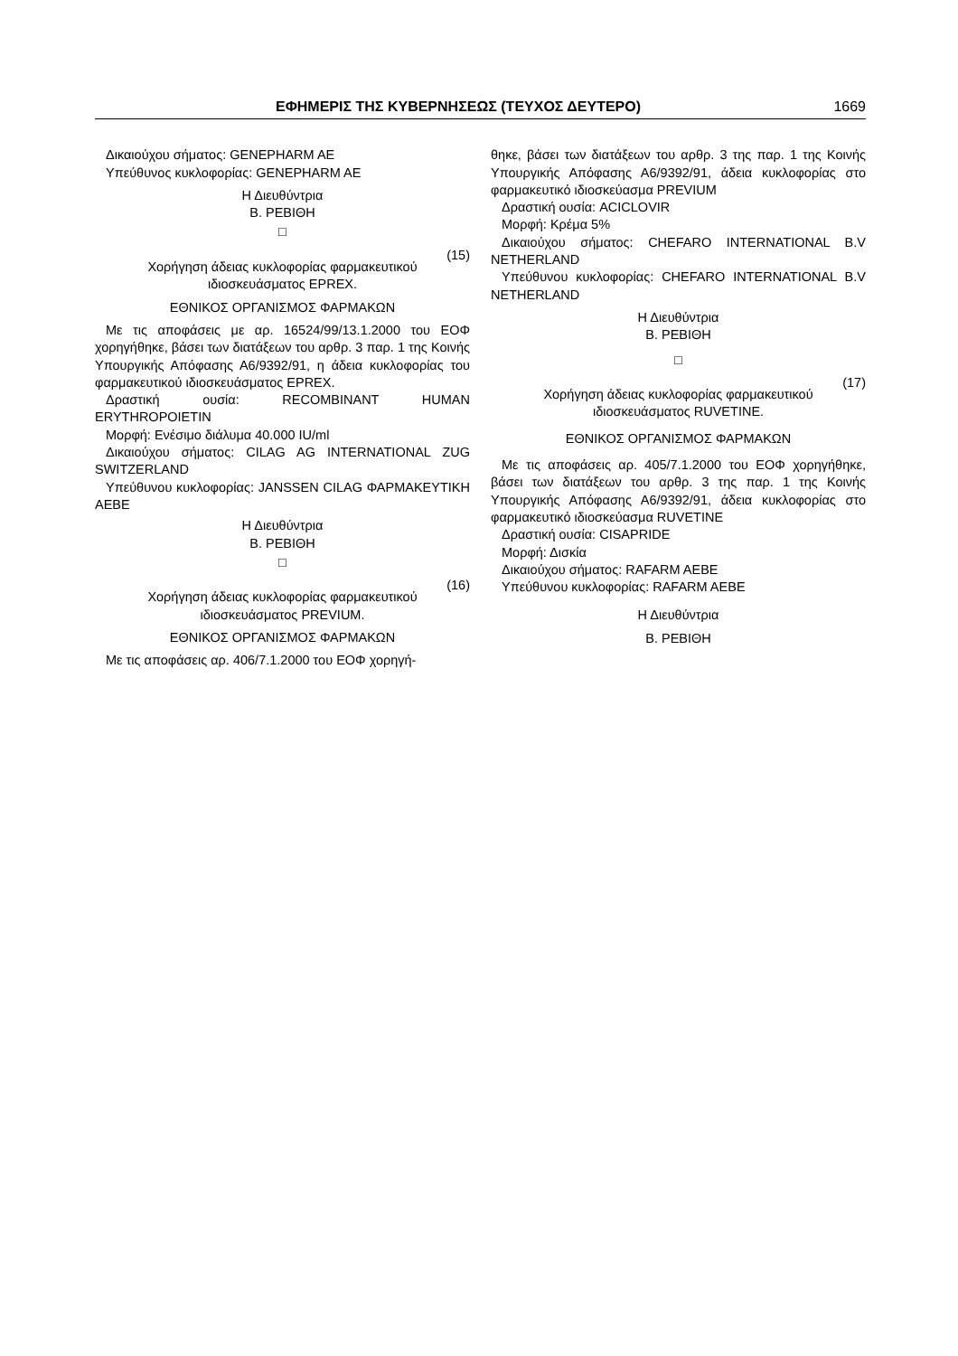ΕΦΗΜΕΡΙΣ ΤΗΣ ΚΥΒΕΡΝΗΣΕΩΣ (ΤΕΥΧΟΣ ΔΕΥΤΕΡΟ) 1669
Δικαιούχου σήματος: GENEPHARM AE
Υπεύθυνος κυκλοφορίας: GENEPHARM AE
Η Διευθύντρια
Β. ΡΕΒΙΘΗ
□
(15)
Χορήγηση άδειας κυκλοφορίας φαρμακευτικού ιδιοσκευάσματος EPREX.
ΕΘΝΙΚΟΣ ΟΡΓΑΝΙΣΜΟΣ ΦΑΡΜΑΚΩΝ
Με τις αποφάσεις με αρ. 16524/99/13.1.2000 του ΕΟΦ χορηγήθηκε, βάσει των διατάξεων του αρθρ. 3 παρ. 1 της Κοινής Υπουργικής Απόφασης Α6/9392/91, η άδεια κυκλοφορίας του φαρμακευτικού ιδιοσκευάσματος EPREX.
Δραστική ουσία: RECOMBINANT HUMAN ERYTHROPOIETIN
Μορφή: Ενέσιμο διάλυμα 40.000 IU/ml
Δικαιούχου σήματος: CILAG AG INTERNATIONAL ZUG SWITZERLAND
Υπεύθυνου κυκλοφορίας: JANSSEN CILAG ΦΑΡΜΑΚΕΥΤΙΚΗ ΑΕΒΕ
Η Διευθύντρια
Β. ΡΕΒΙΘΗ
□
(16)
Χορήγηση άδειας κυκλοφορίας φαρμακευτικού ιδιοσκευάσματος PREVIUM.
ΕΘΝΙΚΟΣ ΟΡΓΑΝΙΣΜΟΣ ΦΑΡΜΑΚΩΝ
Με τις αποφάσεις αρ. 406/7.1.2000 του ΕΟΦ χορηγή-
θηκε, βάσει των διατάξεων του αρθρ. 3 της παρ. 1 της Κοινής Υπουργικής Απόφασης Α6/9392/91, άδεια κυκλοφορίας στο φαρμακευτικό ιδιοσκεύασμα PREVIUM
Δραστική ουσία: ACICLOVIR
Μορφή: Κρέμα 5%
Δικαιούχου σήματος: CHEFARO INTERNATIONAL B.V NETHERLAND
Υπεύθυνου κυκλοφορίας: CHEFARO INTERNATIONAL B.V NETHERLAND
Η Διευθύντρια
Β. ΡΕΒΙΘΗ
□
(17)
Χορήγηση άδειας κυκλοφορίας φαρμακευτικού ιδιοσκευάσματος RUVETINE.
ΕΘΝΙΚΟΣ ΟΡΓΑΝΙΣΜΟΣ ΦΑΡΜΑΚΩΝ
Με τις αποφάσεις αρ. 405/7.1.2000 του ΕΟΦ χορηγήθηκε, βάσει των διατάξεων του αρθρ. 3 της παρ. 1 της Κοινής Υπουργικής Απόφασης Α6/9392/91, άδεια κυκλοφορίας στο φαρμακευτικό ιδιοσκεύασμα RUVETINE
Δραστική ουσία: CISAPRIDE
Μορφή: Δισκία
Δικαιούχου σήματος: RAFARM AEBE
Υπεύθυνου κυκλοφορίας: RAFARM AEBE
Η Διευθύντρια
Β. ΡΕΒΙΘΗ